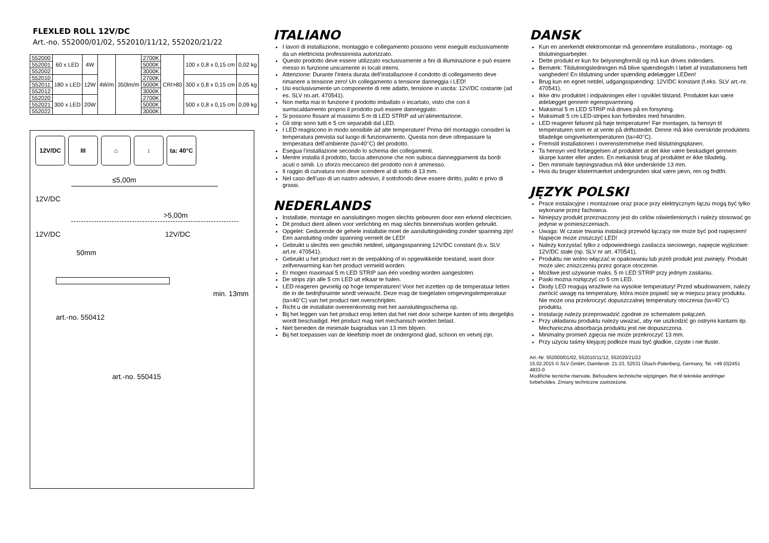FLEXLED ROLL 12V/DC
Art.-no. 552000/01/02, 552010/11/12, 552020/21/22
| 552000 | 60 x LED | 4W | 4W/m | 350lm/m | 2700K | CRI>80 | 100 x 0,8 x 0,15 cm | 0,02 kg |
| 552001 | | | | | 5000K | | | |
| 552002 | | | | | 3000K | | | |
| 552010 | 180 x LED | 12W | | | 2700K | | 300 x 0,8 x 0,15 cm | 0,05 kg |
| 552011 | | | | | 5000K | | | |
| 552012 | | | | | 3000K | | | |
| 552020 | 300 x LED | 20W | | | 2700K | | 500 x 0,8 x 0,15 cm | 0,09 kg |
| 552021 | | | | | 5000K | | | |
| 552022 | | | | | 3000K | | | |
12V/DC III ⌂ ↕ ta: 40°C
≤5,00m
12V/DC
>5,00m
12V/DC 12V/DC
50mm
min. 13mm
art.-no. 550412
art.-no. 550415
ITALIANO
I lavori di installazione, montaggio e collegamento possono venir eseguiti esclusivamente da un elettricista professionista autorizzato.
Questo prodotto deve essere utilizzato esclusivamente a fini di illuminazione e può essere messo in funzione unicamente in locali interni.
Attenzione: Durante l’intera durata dell’installazione il condotto di collegamento deve rimanere a tensione zero! Un collegamento a tensione danneggia i LED!
Usi esclusivamente un componente di rete adatto, tensione in uscita: 12V/DC costante (ad es. SLV no.art. 470541).
Non metta mai in funzione il prodotto imballato o incartato, visto che con il surriscaldamento proprio il prodotto può essere danneggiato.
Si possono fissare al massimo 5 m di LED STRIP ad un’alimentazione.
Gli strip sono tutti e 5 cm separabili dal LED.
I LED reagiscono in modo sensibile ad alte temperature! Prima del montaggio consideri la temperatura prevista sul luogo di funzionamento. Questa non deve oltrepassare la temperatura dell’ambiente (ta=40°C) del prodotto.
Esegua l’installazione secondo lo schema dei collegamenti.
Mentre installa il prodotto, faccia attenzione che non subisca danneggiamenti da bordi acuti o simili. Lo sforzo meccanico del prodotto non è ammesso.
Il raggio di curvatura non deve scendere al di sotto di 13 mm.
Nel caso dell’uso di un nastro adesivo, il sottofondo deve essere diritto, pulito e privo di grassi.
NEDERLANDS
Installatie, montage en aansluitingen mogen slechts gebeuren door een erkend electricien.
Dit product dient alleen voor verlichting en mag slechts binnenshuis worden gebruikt.
Opgelet: Gedurende de gehele installatie moet de aansluitingsleiding zonder spanning zijn! Een aansluiting onder spanning vernielt de LED!
Gebruikt u slechts een geschikt netdeel, uitgangsspanning 12V/DC constant (b.v. SLV art.nr. 470541).
Gebruikt u het product niet in de verpakking of in opgewikkelde toestand, want door zelfverwarming kan het product vernield worden.
Er mogen maximaal 5 m LED STRIP aan één voeding worden aangesloten.
De strips zijn alle 5 cm LED uit elkaar te halen.
LED reageren gevoelig op hoge temperaturen! Voor het inzetten op de temperatuur letten die in de bedrijfsruimte wordt verwacht. Deze mag de toegelaten omgevingstemperatuur (ta=40°C) van het product niet overschrijden.
Richt u de installatie overeenkomstig met het aansluitingsschema op.
Bij het leggen van het product erop letten dat het niet door scherpe kanten of iets dergelijks wordt beschadigd. Het product mag niet mechanisch worden belast.
Niet beneden de minimale buigradius van 13 mm blijven.
Bij het toepassen van de kleefstrip moet de ondergrond glad, schoon en vetvrij zijn.
DANSK
Kun en anerkendt elektromontør må gennemføre installations-, montage- og tilslutningsarbejder.
Dette produkt er kun for belysningformål og må kun drives indendørs.
Bemærk: Tilslutningsledningen må blive spændingsfri I løbet af installationens helt varigheden! En tilslutning under spænding ødelægger LEDen!
Brug kun en egnet netdel, udgangsspænding: 12V/DC konstant (f.eks. SLV art.-nr. 470541).
Ikke driv produktet i indpakningen eller i opviklet tilstand. Produktet kan være ødelægget gennem egenopvarmning.
Maksimal 5 m LED STRIP må drives på en forsyning.
Maksimalt 5 cm LED-stripes kan forbindes med hinanden.
LED reagerer følsomt på høje temperaturer! Før montagen, ta hensyn til temperaturen som er at vente på driftsstedet. Denne må ikke overskride produktets tilladelige omgivelsetemperaturen (ta=40°C).
Fremstil installationen i overenstemmelse med tilslutningsplanen.
Ta hensyn ved forlæggelsen af produktet at det ikke være beskadiget gennem skarpe kanter eller anden. En mekanisk brug af produktet er ikke tilladelig.
Den minimale bøjningsradius må ikke underskride 13 mm.
Hvis du bruger klistermærket undergrunden skal være jævn, ren og fedtfri.
JĘZYK POLSKI
Prace instalacyjne i montażowe oraz prace przy elektrycznym łączu mogą być tylko wykonane przez fachowca.
Niniejszy produkt przeznaczony jest do celów oświetlenionych i należy stosować go jedynie w pomieszczeniach.
Uwaga: W czasie trwania instalacji przewód łączący nie może być pod napięciem! Napięcie może zniszczyć LED!
Należy korzystać tylko z odpowiedniego zasilacza sieciowego, napięcie wyjściowe: 12V/DC stałe (np. SLV nr art. 470541).
Produktu nie wolno włączać w opakowaniu lub jeżeli produkt jest zwinięty. Produkt może ulec zniszczeniu przez gorące otoczenie.
Możliwe jest używanie maks. 5 m LED STRIP przy jednym zasilaniu.
Paski można rozłączyć co 5 cm LED.
Diody LED reagują wrażliwie na wysokie temperatury! Przed wbudowaniem, należy zwrócić uwagę na temperaturę, która może pojawić się w miejscu pracy produktu. Nie może ona przekroczyć dopuszczalnej temperatury otoczenia (ta=40°C) produktu.
Instalację należy przeprowadzić zgodnie ze schematem połączeń.
Przy układaniu produktu należy uważać, aby nie uszkodzić go ostrymi kantami itp. Mechaniczna absorbacja produktu jest nie dopuszczona.
Minimalny promień zgięcia nie może przekroczyć 13 mm.
Przy użyciu taśmy klejącej podłoże musi być gładkie, czyste i nie tłuste.
Art.-Nr. 552000/01/02, 552010/11/12, 552020/21/22
15.02.2015 © SLV GmbH, Daimlerstr. 21-23, 52531 Übach-Palenberg, Germany, Tel. +49 (0)2451 4833-0
Modifiche tecniche riservate. Behoudens technische wijzigingen. Ret til tekniske ændringer forbeholdes. Zmiany techniczne zastrzeżone.